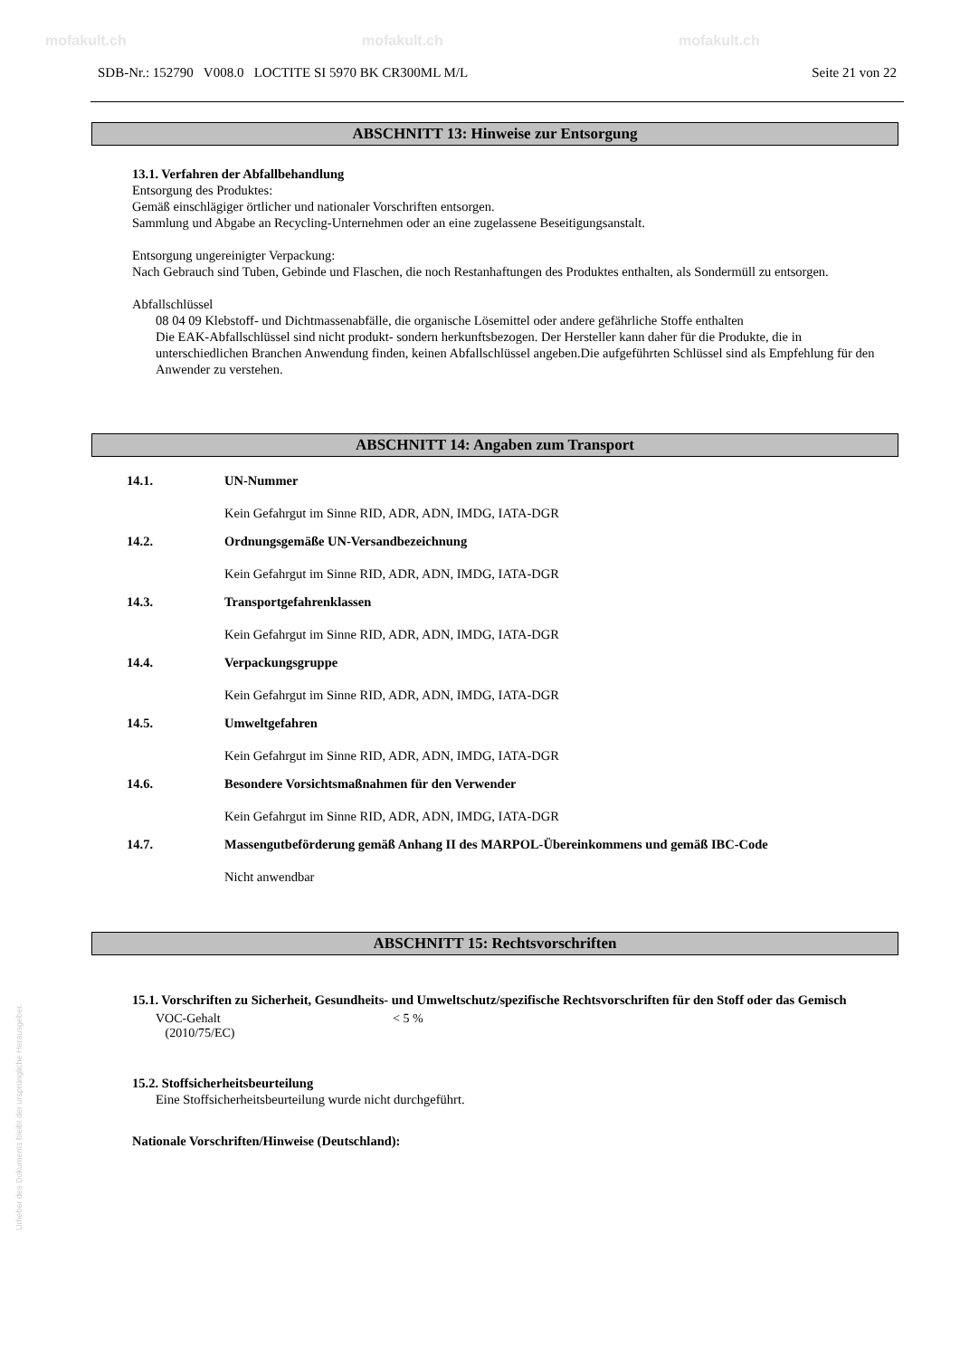mofakult.ch mofakult.ch mofakult.ch
SDB-Nr.: 152790 V008.0 LOCTITE SI 5970 BK CR300ML M/L Seite 21 von 22
ABSCHNITT 13: Hinweise zur Entsorgung
13.1. Verfahren der Abfallbehandlung
Entsorgung des Produktes:
Gemäß einschlägiger örtlicher und nationaler Vorschriften entsorgen.
Sammlung und Abgabe an Recycling-Unternehmen oder an eine zugelassene Beseitigungsanstalt.
Entsorgung ungereinigter Verpackung:
Nach Gebrauch sind Tuben, Gebinde und Flaschen, die noch Restanhaftungen des Produktes enthalten, als Sondermüll zu entsorgen.
Abfallschlüssel
08 04 09 Klebstoff- und Dichtmassenabfälle, die organische Lösemittel oder andere gefährliche Stoffe enthalten
Die EAK-Abfallschlüssel sind nicht produkt- sondern herkunftsbezogen. Der Hersteller kann daher für die Produkte, die in unterschiedlichen Branchen Anwendung finden, keinen Abfallschlüssel angeben.Die aufgeführten Schlüssel sind als Empfehlung für den Anwender zu verstehen.
ABSCHNITT 14: Angaben zum Transport
14.1. UN-Nummer
Kein Gefahrgut im Sinne RID, ADR, ADN, IMDG, IATA-DGR
14.2. Ordnungsgemäße UN-Versandbezeichnung
Kein Gefahrgut im Sinne RID, ADR, ADN, IMDG, IATA-DGR
14.3. Transportgefahrenklassen
Kein Gefahrgut im Sinne RID, ADR, ADN, IMDG, IATA-DGR
14.4. Verpackungsgruppe
Kein Gefahrgut im Sinne RID, ADR, ADN, IMDG, IATA-DGR
14.5. Umweltgefahren
Kein Gefahrgut im Sinne RID, ADR, ADN, IMDG, IATA-DGR
14.6. Besondere Vorsichtsmaßnahmen für den Verwender
Kein Gefahrgut im Sinne RID, ADR, ADN, IMDG, IATA-DGR
14.7. Massengutbeförderung gemäß Anhang II des MARPOL-Übereinkommens und gemäß IBC-Code
Nicht anwendbar
ABSCHNITT 15: Rechtsvorschriften
15.1. Vorschriften zu Sicherheit, Gesundheits- und Umweltschutz/spezifische Rechtsvorschriften für den Stoff oder das Gemisch
VOC-Gehalt
(2010/75/EC) < 5 %
15.2. Stoffsicherheitsbeurteilung
Eine Stoffsicherheitsbeurteilung wurde nicht durchgeführt.
Nationale Vorschriften/Hinweise (Deutschland):
Urheber des Dokuments bleibt der ursprüngliche Herausgeber.